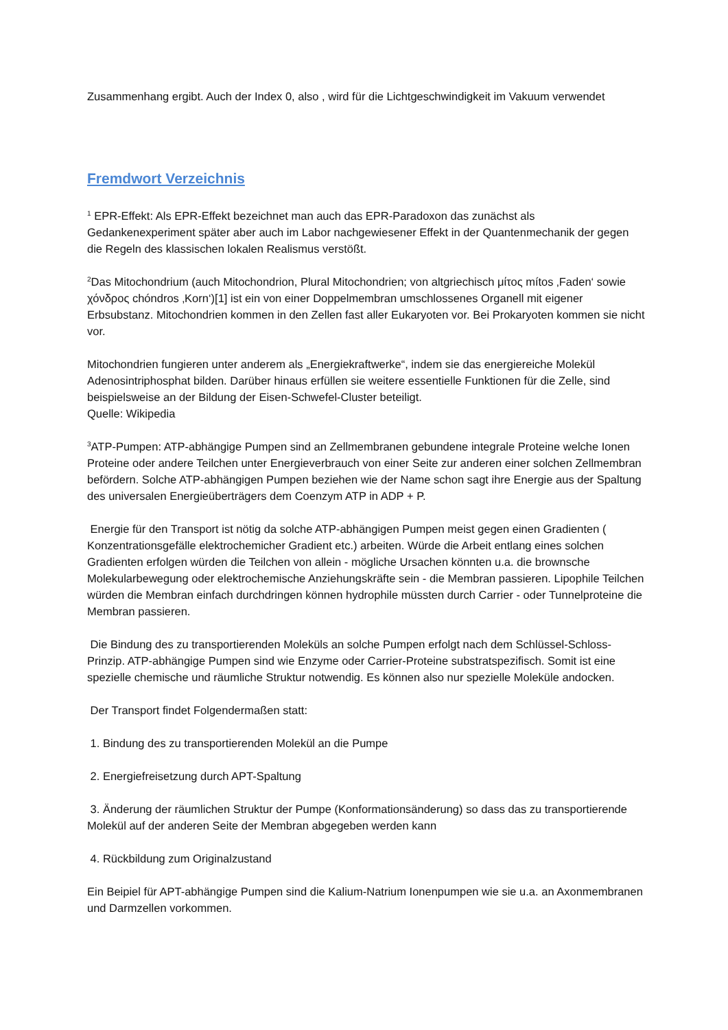Zusammenhang ergibt. Auch der Index 0, also , wird für die Lichtgeschwindigkeit im Vakuum verwendet
Fremdwort Verzeichnis
<sup>1</sup> EPR-Effekt: Als EPR-Effekt bezeichnet man auch das EPR-Paradoxon das zunächst als Gedankenexperiment später aber auch im Labor nachgewiesener Effekt in der Quantenmechanik der gegen die Regeln des klassischen lokalen Realismus verstößt.
<sup>2</sup> Das Mitochondrium (auch Mitochondrion, Plural Mitochondrien; von altgriechisch μίτος mítos ‚Faden‘ sowie χόνδρος chóndros ‚Korn‘)[1] ist ein von einer Doppelmembran umschlossenes Organell mit eigener Erbsubstanz. Mitochondrien kommen in den Zellen fast aller Eukaryoten vor. Bei Prokaryoten kommen sie nicht vor.
Mitochondrien fungieren unter anderem als „Energiekraftwerke“, indem sie das energiereiche Molekül Adenosintriphosphat bilden. Darüber hinaus erfüllen sie weitere essentielle Funktionen für die Zelle, sind beispielsweise an der Bildung der Eisen-Schwefel-Cluster beteiligt.
Quelle: Wikipedia
<sup>3</sup> ATP-Pumpen: ATP-abhängige Pumpen sind an Zellmembranen gebundene integrale Proteine welche Ionen Proteine oder andere Teilchen unter Energieverbrauch von einer Seite zur anderen einer solchen Zellmembran befördern. Solche ATP-abhängigen Pumpen beziehen wie der Name schon sagt ihre Energie aus der Spaltung des universalen Energieüberträgers dem Coenzym ATP in ADP + P.
Energie für den Transport ist nötig da solche ATP-abhängigen Pumpen meist gegen einen Gradienten ( Konzentrationsgefälle elektrochemicher Gradient etc.) arbeiten. Würde die Arbeit entlang eines solchen Gradienten erfolgen würden die Teilchen von allein - mögliche Ursachen könnten u.a. die brownsche Molekularbewegung oder elektrochemische Anziehungskräfte sein - die Membran passieren. Lipophile Teilchen würden die Membran einfach durchdringen können hydrophile müssten durch Carrier - oder Tunnelproteine die Membran passieren.
Die Bindung des zu transportierenden Moleküls an solche Pumpen erfolgt nach dem Schlüssel-Schloss-Prinzip. ATP-abhängige Pumpen sind wie Enzyme oder Carrier-Proteine substratspezifisch. Somit ist eine spezielle chemische und räumliche Struktur notwendig. Es können also nur spezielle Moleküle andocken.
Der Transport findet Folgendermaßen statt:
1. Bindung des zu transportierenden Molekül an die Pumpe
2. Energiefreisetzung durch APT-Spaltung
3. Änderung der räumlichen Struktur der Pumpe (Konformationsänderung) so dass das zu transportierende Molekül auf der anderen Seite der Membran abgegeben werden kann
4. Rückbildung zum Originalzustand
Ein Beipiel für APT-abhängige Pumpen sind die Kalium-Natrium Ionenpumpen wie sie u.a. an Axonmembranen und Darmzellen vorkommen.